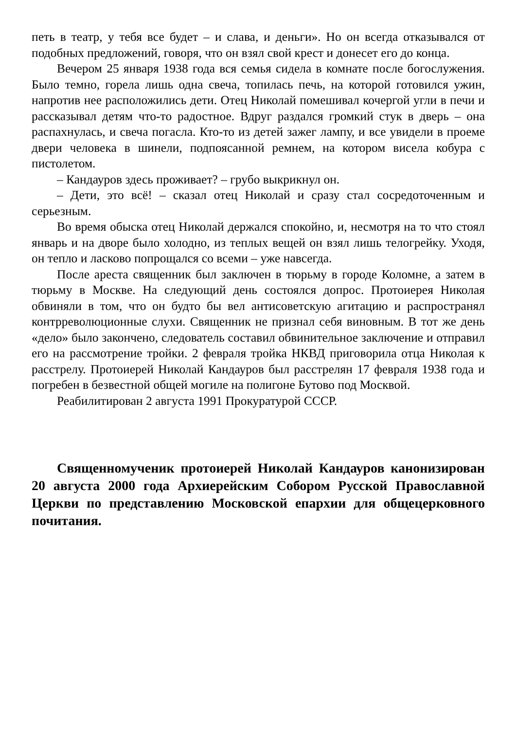петь в театр, у тебя все будет – и слава, и деньги». Но он всегда отказывался от подобных предложений, говоря, что он взял свой крест и донесет его до конца.
Вечером 25 января 1938 года вся семья сидела в комнате после богослужения. Было темно, горела лишь одна свеча, топилась печь, на которой готовился ужин, напротив нее расположились дети. Отец Николай помешивал кочергой угли в печи и рассказывал детям что-то радостное. Вдруг раздался громкий стук в дверь – она распахнулась, и свеча погасла. Кто-то из детей зажег лампу, и все увидели в проеме двери человека в шинели, подпоясанной ремнем, на котором висела кобура с пистолетом.
– Кандауров здесь проживает? – грубо выкрикнул он.
– Дети, это всё! – сказал отец Николай и сразу стал сосредоточенным и серьезным.
Во время обыска отец Николай держался спокойно, и, несмотря на то что стоял январь и на дворе было холодно, из теплых вещей он взял лишь телогрейку. Уходя, он тепло и ласково попрощался со всеми – уже навсегда.
После ареста священник был заключен в тюрьму в городе Коломне, а затем в тюрьму в Москве. На следующий день состоялся допрос. Протоиерея Николая обвиняли в том, что он будто бы вел антисоветскую агитацию и распространял контрреволюционные слухи. Священник не признал себя виновным. В тот же день «дело» было закончено, следователь составил обвинительное заключение и отправил его на рассмотрение тройки. 2 февраля тройка НКВД приговорила отца Николая к расстрелу. Протоиерей Николай Кандауров был расстрелян 17 февраля 1938 года и погребен в безвестной общей могиле на полигоне Бутово под Москвой.
Реабилитирован 2 августа 1991 Прокуратурой СССР.
Священномученик протоиерей Николай Кандауров канонизирован 20 августа 2000 года Архиерейским Собором Русской Православной Церкви по представлению Московской епархии для общецерковного почитания.